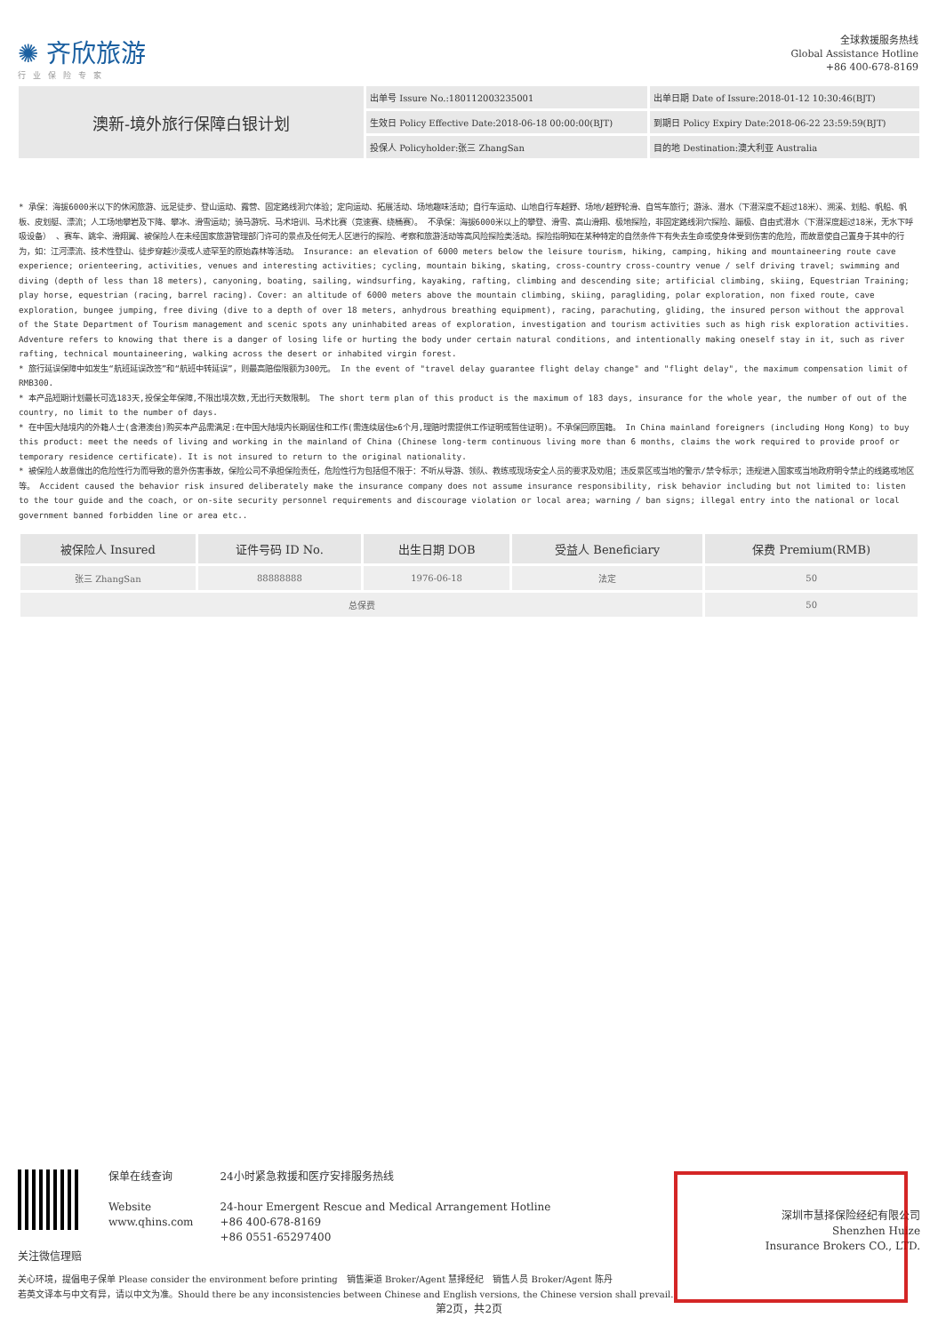✺ 齐欣旅游
行业保险专家
全球救援服务热线
Global Assistance Hotline
+86 400-678-8169
| 澳新-境外旅行保障白银计划 | 出单号 Issure No.:180112003235001 | 出单日期 Date of Issure:2018-01-12 10:30:46(BJT) |
| | 生效日 Policy Effective Date:2018-06-18 00:00:00(BJT) | 到期日 Policy Expiry Date:2018-06-22 23:59:59(BJT) |
| | 投保人 Policyholder:张三 ZhangSan | 目的地 Destination:澳大利亚 Australia |
* 承保：海拔6000米以下的休闲旅游、远足徒步、登山运动、露营、固定路线洞穴体验；定向运动、拓展活动、场地趣味活动；自行车运动、山地自行车越野、场地/越野轮滑、自驾车旅行；游泳、潜水（下潜深度不超过18米）、溯溪、划船、帆船、帆板、皮划艇、漂流；人工场地攀岩及下降、攀冰、滑雪运动；骑马游玩、马术培训、马术比赛（竞速赛、绕桶赛）。 不承保：海拔6000米以上的攀登、滑雪、高山滑翔、极地探险，非固定路线洞穴探险、蹦极、自由式潜水（下潜深度超过18米，无水下呼吸设备） 、赛车、跳伞、滑翔翼、被保险人在未经国家旅游管理部门许可的景点及任何无人区进行的探险、考察和旅游活动等高风险探险类活动。探险指明知在某种特定的自然条件下有失去生命或使身体受到伤害的危险，而故意使自己置身于其中的行为，如：江河漂流、技术性登山、徒步穿越沙漠或人迹罕至的原始森林等活动。 Insurance: an elevation of 6000 meters below the leisure tourism, hiking, camping, hiking and mountaineering route cave experience; orienteering, activities, venues and interesting activities; cycling, mountain biking, skating, cross-country cross-country venue / self driving travel; swimming and diving (depth of less than 18 meters), canyoning, boating, sailing, windsurfing, kayaking, rafting, climbing and descending site; artificial climbing, skiing, Equestrian Training; play horse, equestrian (racing, barrel racing). Cover: an altitude of 6000 meters above the mountain climbing, skiing, paragliding, polar exploration, non fixed route, cave exploration, bungee jumping, free diving (dive to a depth of over 18 meters, anhydrous breathing equipment), racing, parachuting, gliding, the insured person without the approval of the State Department of Tourism management and scenic spots any uninhabited areas of exploration, investigation and tourism activities such as high risk exploration activities. Adventure refers to knowing that there is a danger of losing life or hurting the body under certain natural conditions, and intentionally making oneself stay in it, such as river rafting, technical mountaineering, walking across the desert or inhabited virgin forest.
* 旅行延误保障中如发生“航班延误改签”和“航班中转延误”，则最高赔偿限额为300元。 In the event of "travel delay guarantee flight delay change" and "flight delay", the maximum compensation limit of RMB300.
* 本产品短期计划最长可选183天,投保全年保障,不限出境次数,无出行天数限制。 The short term plan of this product is the maximum of 183 days, insurance for the whole year, the number of out of the country, no limit to the number of days.
* 在中国大陆境内的外籍人士(含港澳台)购买本产品需满足:在中国大陆境内长期居住和工作(需连续居住≥6个月,理赔时需提供工作证明或暂住证明)。不承保回原国籍。 In China mainland foreigners (including Hong Kong) to buy this product: meet the needs of living and working in the mainland of China (Chinese long-term continuous living more than 6 months, claims the work required to provide proof or temporary residence certificate). It is not insured to return to the original nationality.
* 被保险人故意做出的危险性行为而导致的意外伤害事故，保险公司不承担保险责任，危险性行为包括但不限于：不听从导游、领队、教练或现场安全人员的要求及劝阻；违反景区或当地的警示/禁令标示；违规进入国家或当地政府明令禁止的线路或地区等。 Accident caused the behavior risk insured deliberately make the insurance company does not assume insurance responsibility, risk behavior including but not limited to: listen to the tour guide and the coach, or on-site security personnel requirements and discourage violation or local area; warning / ban signs; illegal entry into the national or local government banned forbidden line or area etc..
| 被保险人 Insured | 证件号码 ID No. | 出生日期 DOB | 受益人 Beneficiary | 保费 Premium(RMB) |
| --- | --- | --- | --- | --- |
| 张三 ZhangSan | 88888888 | 1976-06-18 | 法定 | 50 |
| 总保费 | | | | 50 |
关注微信理赔 保单在线查询
Website
www.qhins.com
24小时紧急救援和医疗安排服务热线
24-hour Emergent Rescue and Medical Arrangement Hotline
+86 400-678-8169
+86 0551-65297400
深圳市慧择保险经纪有限公司
Shenzhen Huize
Insurance Brokers CO., LTD.
关心环境，提倡电子保单 Please consider the environment before printing　销售渠道 Broker/Agent 慧择经纪　销售人员 Broker/Agent 陈丹
若英文译本与中文有异，请以中文为准。Should there be any inconsistencies between Chinese and English versions, the Chinese version shall prevail.
第2页，共2页